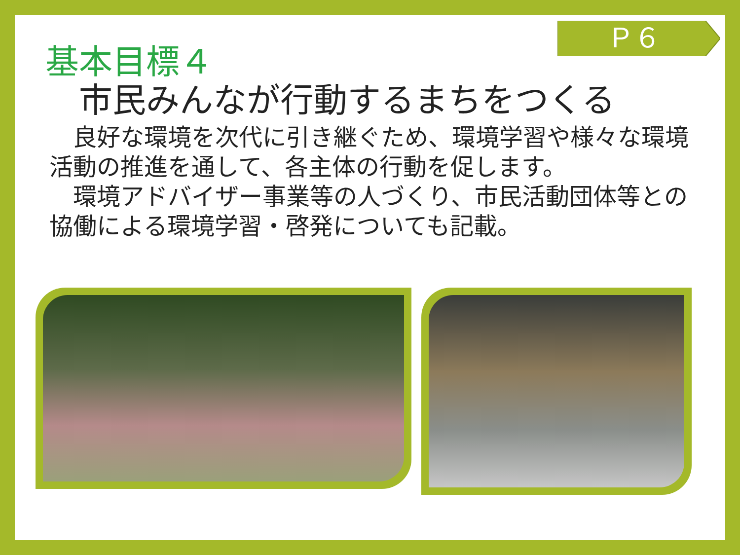Ｐ６
基本目標４
市民みんなが行動するまちをつくる
　良好な環境を次代に引き継ぐため、環境学習や様々な環境活動の推進を通して、各主体の行動を促します。
　環境アドバイザー事業等の人づくり、市民活動団体等との協働による環境学習・啓発についても記載。